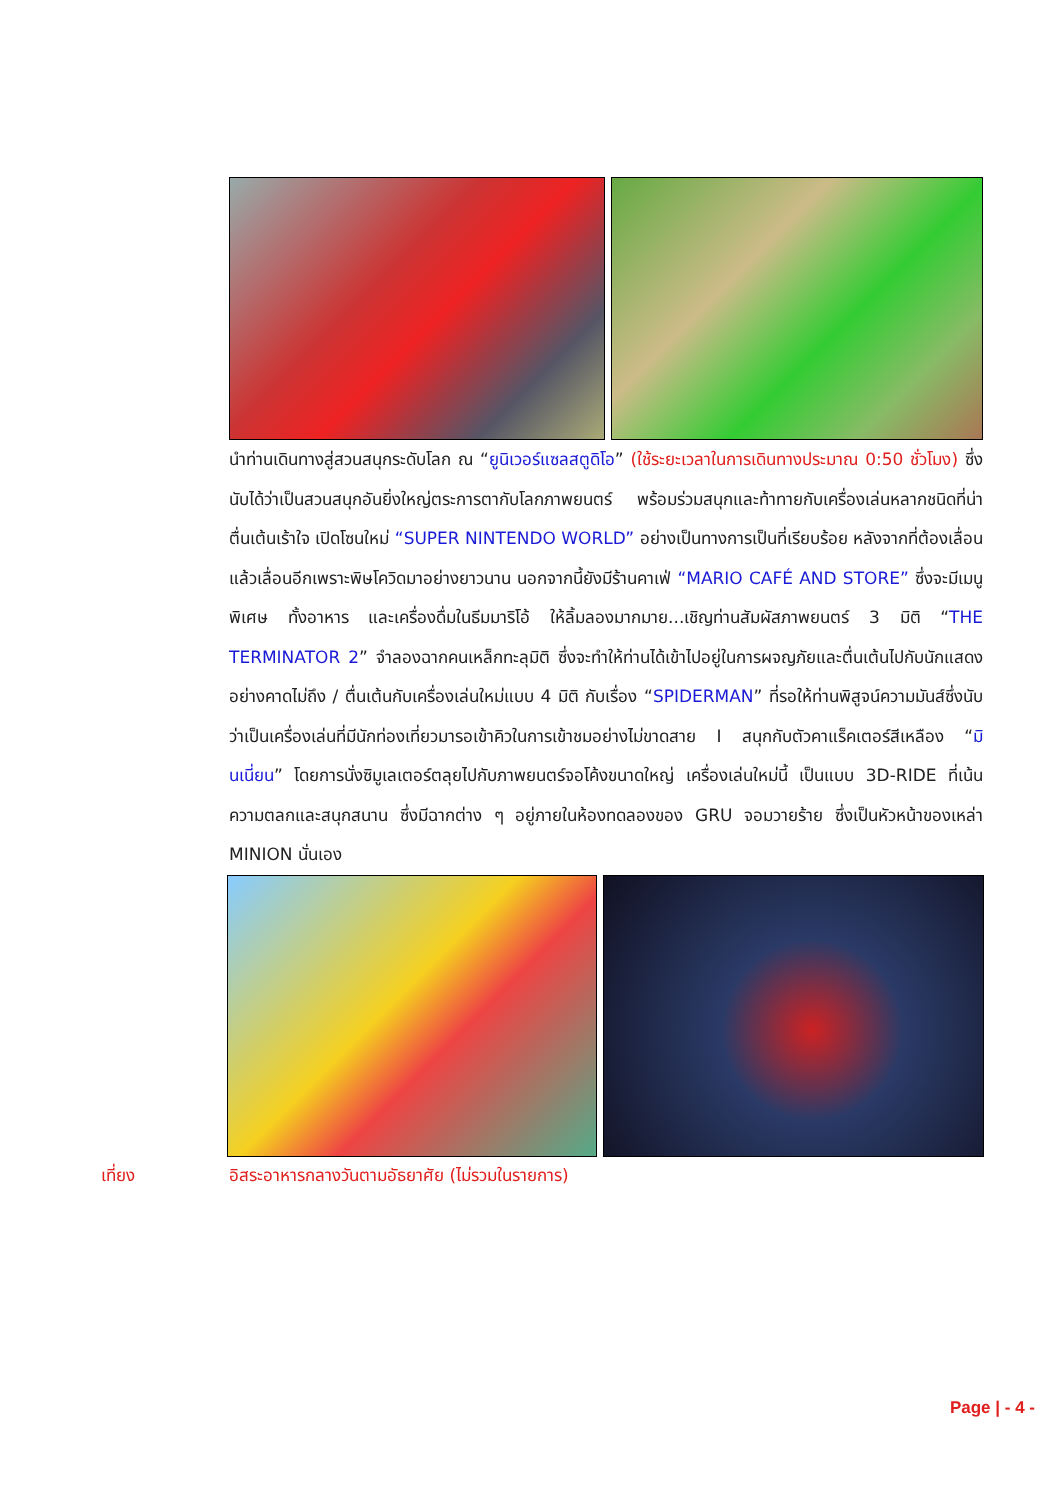นำท่านเดินทางสู่สวนสนุกระดับโลก ณ “ยูนิเวอร์แซลสตูดิโอ” (ใช้ระยะเวลาในการเดินทางประมาณ 0:50 ชั่วโมง) ซึ่งนับได้ว่าเป็นสวนสนุกอันยิ่งใหญ่ตระการตากับโลกภาพยนตร์ พร้อมร่วมสนุกและท้าทายกับเครื่องเล่นหลากชนิดที่น่าตื่นเต้นเร้าใจ เปิดโซนใหม่ “SUPER NINTENDO WORLD” อย่างเป็นทางการเป็นที่เรียบร้อย หลังจากที่ต้องเลื่อนแล้วเลื่อนอีกเพราะพิษโควิดมาอย่างยาวนาน นอกจากนี้ยังมีร้านคาเฟ่ “MARIO CAFÉ AND STORE” ซึ่งจะมีเมนูพิเศษ ทั้งอาหาร และเครื่องดื่มในธีมมาริโอ้ ให้ลิ้มลองมากมาย...เชิญท่านสัมผัสภาพยนตร์ 3 มิติ “THE TERMINATOR 2” จำลองฉากคนเหล็กทะลุมิติ ซึ่งจะทำให้ท่านได้เข้าไปอยู่ในการผจญภัยและตื่นเต้นไปกับนักแสดงอย่างคาดไม่ถึง / ตื่นเต้นกับเครื่องเล่นใหม่แบบ 4 มิติ กับเรื่อง “SPIDERMAN” ที่รอให้ท่านพิสูจน์ความมันส์ซึ่งนับว่าเป็นเครื่องเล่นที่มีนักท่องเที่ยวมารอเข้าคิวในการเข้าชมอย่างไม่ขาดสาย I สนุกกับตัวคาแร็คเตอร์สีเหลือง “มินเนี่ยน” โดยการนั่งซิมูเลเตอร์ตลุยไปกับภาพยนตร์จอโค้งขนาดใหญ่ เครื่องเล่นใหม่นี้ เป็นแบบ 3D-RIDE ที่เน้นความตลกและสนุกสนาน ซึ่งมีฉากต่าง ๆ อยู่ภายในห้องทดลองของ GRU จอมวายร้าย ซึ่งเป็นหัวหน้าของเหล่า MINION นั่นเอง
เที่ยง อิสระอาหารกลางวันตามอัธยาศัย (ไม่รวมในรายการ)
Page | - 4 -